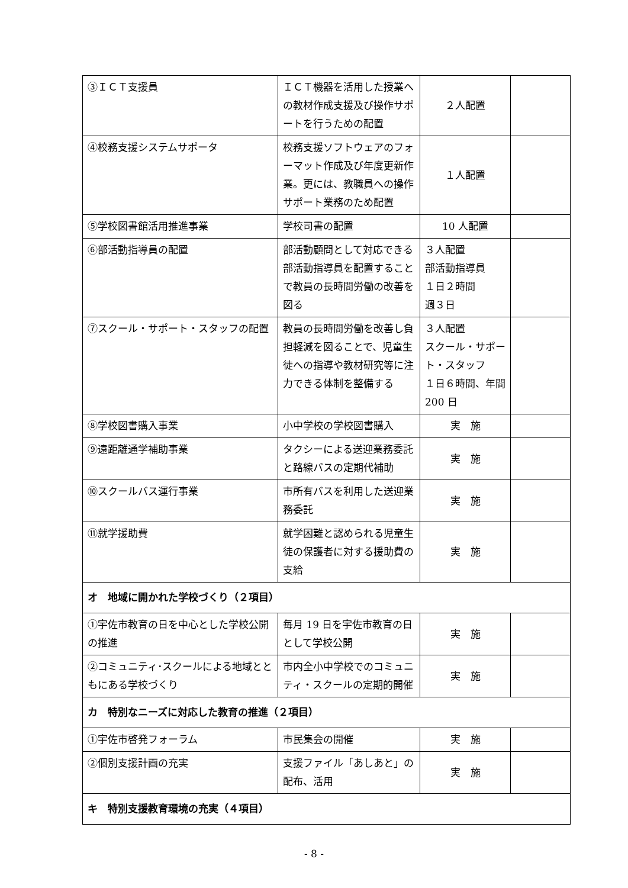| ③ＩＣＴ支援員 | ＩＣＴ機器を活用した授業への教材作成支援及び操作サポートを行うための配置 | ２人配置 | |
| ④校務支援システムサポータ | 校務支援ソフトウェアのフォーマット作成及び年度更新作業。更には、教職員への操作サポート業務のため配置 | １人配置 | |
| ⑤学校図書館活用推進事業 | 学校司書の配置 | 10 人配置 | |
| ⑥部活動指導員の配置 | 部活動顧問として対応できる部活動指導員を配置することで教員の長時間労働の改善を図る | ３人配置 部活動指導員 １日２時間 週３日 | |
| ⑦スクール・サポート・スタッフの配置 | 教員の長時間労働を改善し負担軽減を図ることで、児童生徒への指導や教材研究等に注力できる体制を整備する | ３人配置 スクール・サポート・スタッフ １日６時間、年間 200 日 | |
| ⑧学校図書購入事業 | 小中学校の学校図書購入 | 実 施 | |
| ⑨遠距離通学補助事業 | タクシーによる送迎業務委託と路線バスの定期代補助 | 実 施 | |
| ⑩スクールバス運行事業 | 市所有バスを利用した送迎業務委託 | 実 施 | |
| ⑪就学援助費 | 就学困難と認められる児童生徒の保護者に対する援助費の支給 | 実 施 | |
| オ 地域に開かれた学校づくり（２項目） | | | |
| ①宇佐市教育の日を中心とした学校公開の推進 | 毎月 19 日を宇佐市教育の日として学校公開 | 実 施 | |
| ②コミュニティ･スクールによる地域とともにある学校づくり | 市内全小中学校でのコミュニティ・スクールの定期的開催 | 実 施 | |
| カ 特別なニーズに対応した教育の推進（２項目） | | | |
| ①宇佐市啓発フォーラム | 市民集会の開催 | 実 施 | |
| ②個別支援計画の充実 | 支援ファイル「あしあと」の配布、活用 | 実 施 | |
| キ 特別支援教育環境の充実（４項目） | | | |
- 8 -